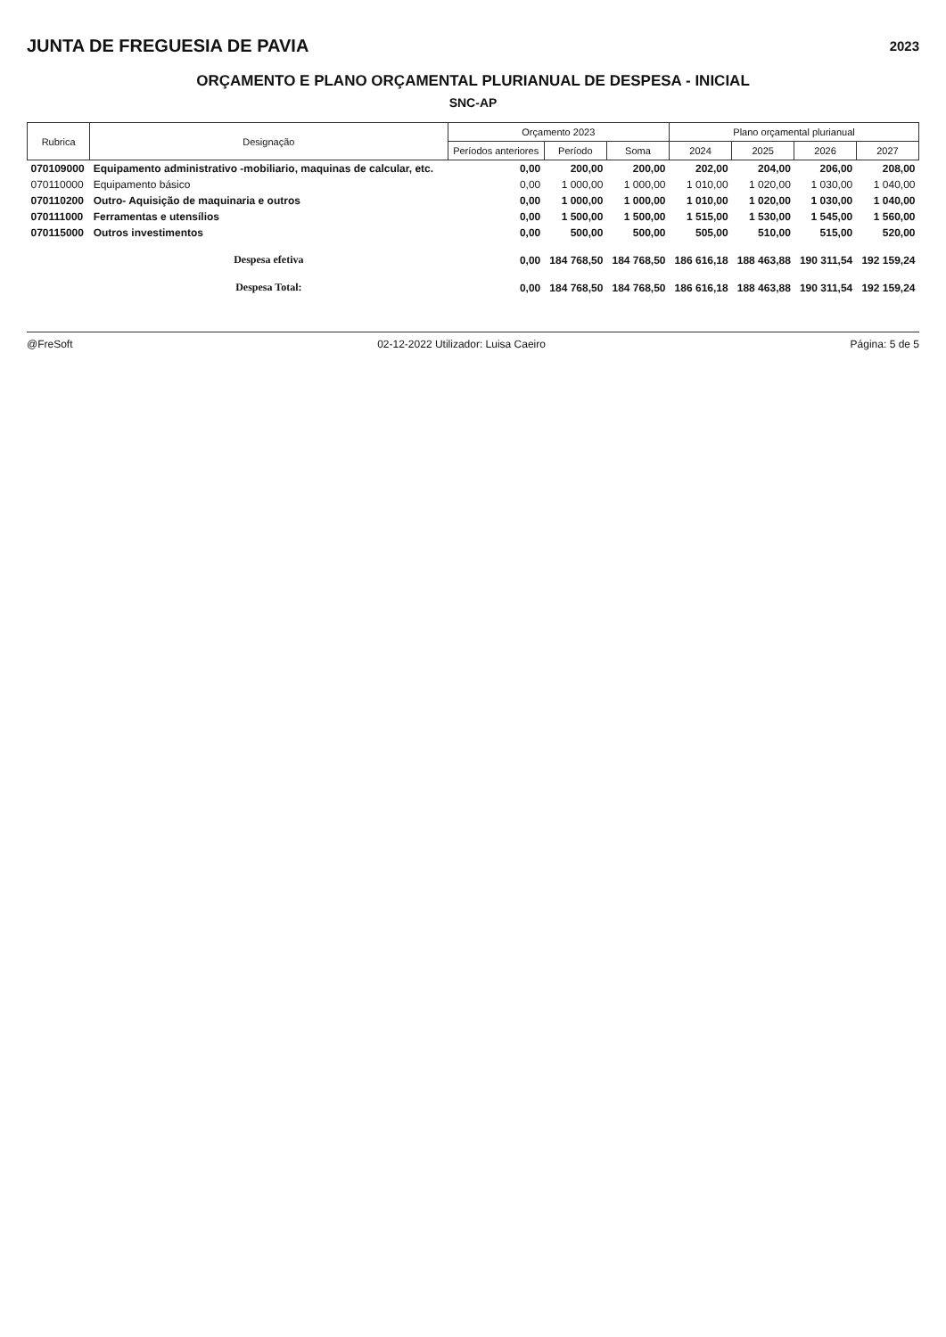JUNTA DE FREGUESIA DE PAVIA
2023
ORÇAMENTO E PLANO ORÇAMENTAL PLURIANUAL DE DESPESA - INICIAL
SNC-AP
| Rubrica | Designação | Orçamento 2023 | | | Plano orçamental plurianual | | | |
| --- | --- | --- | --- | --- | --- | --- | --- | --- |
| | | Períodos anteriores | Período | Soma | 2024 | 2025 | 2026 | 2027 |
| 070109000 | Equipamento administrativo -mobiliario, maquinas de calcular, etc. | 0,00 | 200,00 | 200,00 | 202,00 | 204,00 | 206,00 | 208,00 |
| 070110000 | Equipamento básico | 0,00 | 1 000,00 | 1 000,00 | 1 010,00 | 1 020,00 | 1 030,00 | 1 040,00 |
| 070110200 | Outro- Aquisição de maquinaria e outros | 0,00 | 1 000,00 | 1 000,00 | 1 010,00 | 1 020,00 | 1 030,00 | 1 040,00 |
| 070111000 | Ferramentas e utensílios | 0,00 | 1 500,00 | 1 500,00 | 1 515,00 | 1 530,00 | 1 545,00 | 1 560,00 |
| 070115000 | Outros investimentos | 0,00 | 500,00 | 500,00 | 505,00 | 510,00 | 515,00 | 520,00 |
| | Despesa efetiva | 0,00 | 184 768,50 | 184 768,50 | 186 616,18 | 188 463,88 | 190 311,54 | 192 159,24 |
| | Despesa Total: | 0,00 | 184 768,50 | 184 768,50 | 186 616,18 | 188 463,88 | 190 311,54 | 192 159,24 |
@FreSoft 02-12-2022 Utilizador: Luisa Caeiro Página: 5 de 5